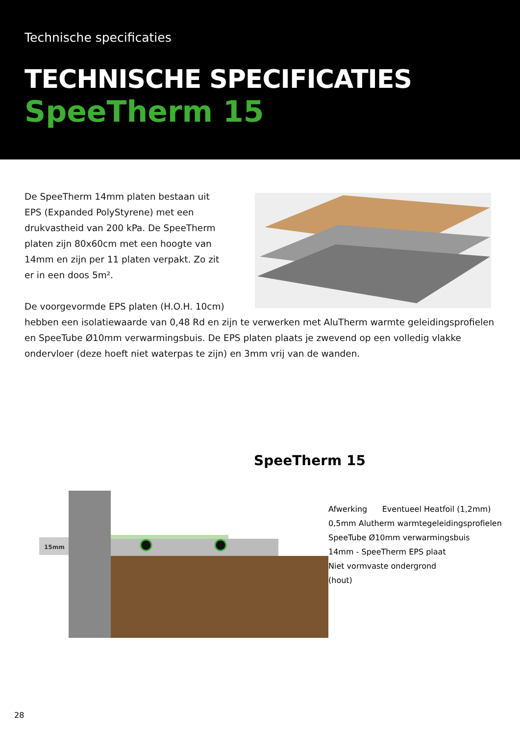Technische specificaties
TECHNISCHE SPECIFICATIES
SpeeTherm 15
De SpeeTherm 14mm platen bestaan uit EPS (Expanded PolyStyrene) met een drukvastheid van 200 kPa. De SpeeTherm platen zijn 80x60cm met een hoogte van 14mm en zijn per 11 platen verpakt. Zo zit er in een doos 5m².
De voorgevormde EPS platen (H.O.H. 10cm)
hebben een isolatiewaarde van 0,48 Rd en zijn te verwerken met AluTherm warmte geleidingsprofielen en SpeeTube Ø10mm verwarmingsbuis. De EPS platen plaats je zwevend op een volledig vlakke ondervloer (deze hoeft niet waterpas te zijn) en 3mm vrij van de wanden.
SpeeTherm 15
15mm
Afwerking Eventueel Heatfoil (1,2mm)
0,5mm Alutherm warmtegeleidingsprofielen
SpeeTube Ø10mm verwarmingsbuis
14mm - SpeeTherm EPS plaat
Niet vormvaste ondergrond
(hout)
28